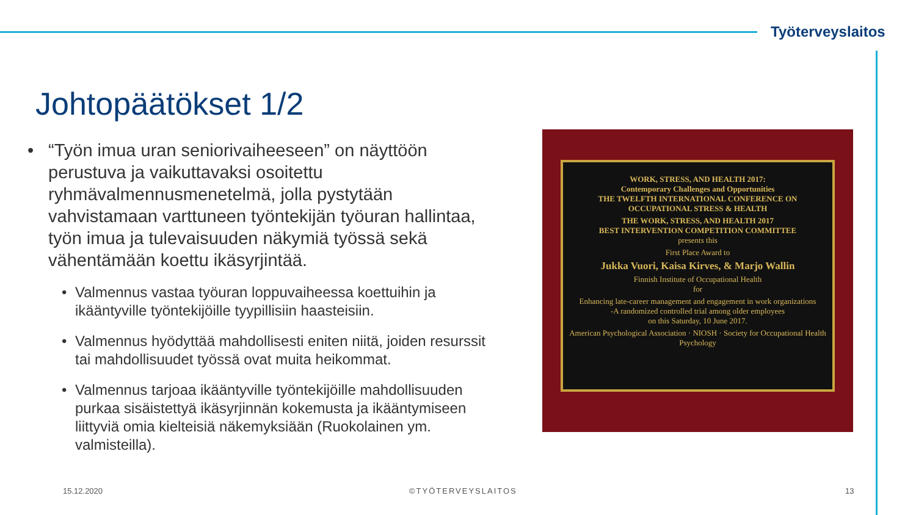Työterveyslaitos
Johtopäätökset 1/2
• “Työn imua uran seniorivaiheeseen” on näyttöön perustuva ja vaikuttavaksi osoitettu ryhmävalmennusmenetelmä, jolla pystytään vahvistamaan varttuneen työntekijän työuran hallintaa, työn imua ja tulevaisuuden näkymiä työssä sekä vähentämään koettu ikäsyrjintää.
• Valmennus vastaa työuran loppuvaiheessa koettuihin ja ikääntyville työntekijöille tyypillisiin haasteisiin.
• Valmennus hyödyttää mahdollisesti eniten niitä, joiden resurssit tai mahdollisuudet työssä ovat muita heikommat.
• Valmennus tarjoaa ikääntyville työntekijöille mahdollisuuden purkaa sisäistettyä ikäsyrjinnän kokemusta ja ikääntymiseen liittyviä omia kielteisiä näkemyksiään (Ruokolainen ym. valmisteilla).
WORK, STRESS, AND HEALTH 2017:
Contemporary Challenges and Opportunities
THE TWELFTH INTERNATIONAL CONFERENCE ON OCCUPATIONAL STRESS & HEALTH
THE WORK, STRESS, AND HEALTH 2017
BEST INTERVENTION COMPETITION COMMITTEE
presents this
First Place Award to
Jukka Vuori, Kaisa Kirves, & Marjo Wallin
Finnish Institute of Occupational Health
for
Enhancing late-career management and engagement in work organizations
-A randomized controlled trial among older employees
on this Saturday, 10 June 2017.
American Psychological Association · NIOSH · Society for Occupational Health Psychology
15.12.2020 ©TYÖTERVEYSLAITOS 13